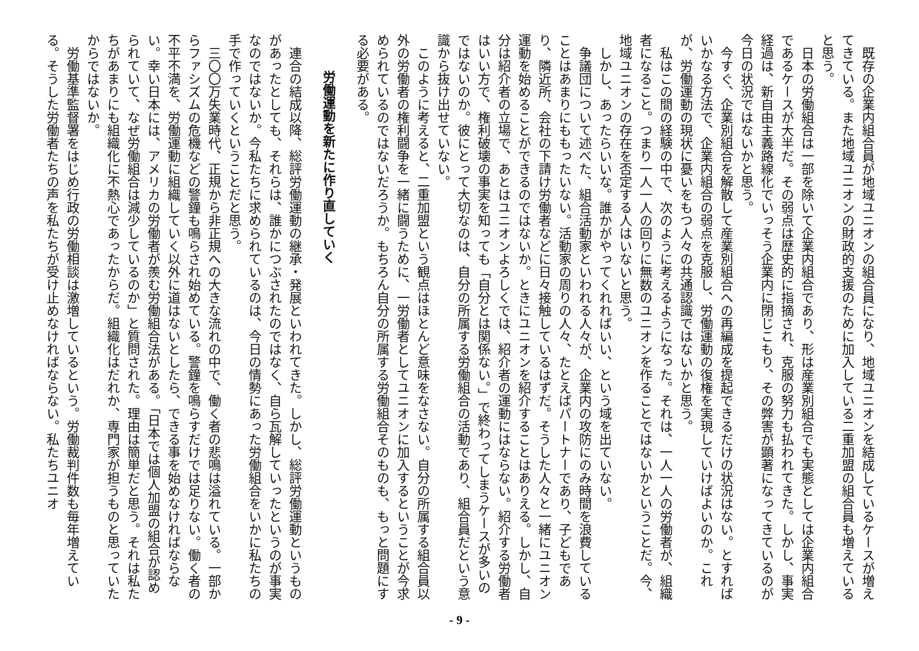既存の企業内組合員が地域ユニオンの組合員になり、地域ユニオンを結成しているケースが増えてきている。また地域ユニオンの財政的支援のために加入している二重加盟の組合員も増えていると思う。
　日本の労働組合は一部を除いて企業内組合であり、形は産業別組合でも実態としては企業内組合であるケースが大半だ。その弱点は歴史的に指摘され、克服の努力も払われてきた。しかし、事実経過は、新自由主義路線化でいっそう企業内に閉じこもり、その弊害が顕著になってきているのが今日の状況ではないかと思う。
　今すぐ、企業別組合を解散して産業別組合への再編成を提起できるだけの状況はない。とすればいかなる方法で、企業内組合の弱点を克服し、労働運動の復権を実現していけばよいのか。これが、労働運動の現状に憂いをもつ人々の共通認識ではないかと思う。
　私はこの間の経験の中で、次のように考えるようになった。それは、一人一人の労働者が、組織者になること。つまり一人一人の回りに無数のユニオンを作ることではないかということだ。今、地域ユニオンの存在を否定する人はいないと思う。
　しかし、あったらいいな。誰かがやってくれればいい、という域を出ていない。
　争議団について述べた、組合活動家といわれる人々が、企業内の攻防にのみ時間を浪費していることはあまりにももったいない。活動家の周りの人々、たとえばパートナーであり、子どもであり、隣近所、会社の下請け労働者などに日々接触しているはずだ。そうした人々と一緒にユニオン運動を始めることができるのではないか。ときにユニオンを紹介することはありえる。しかし、自分は紹介者の立場で、あとはユニオンよろしくでは、紹介者の運動にはならない。紹介する労働者はいい方で、権利破壊の事実を知っても「自分とは関係ない。」で終わってしまうケースが多いのではないのか。彼にとって大切なのは、自分の所属する労働組合の活動であり、組合員だという意識から抜け出せていない。
　このように考えると、二重加盟という観点はほとんど意味をなさない。自分の所属する組合員以外の労働者の権利闘争を一緒に闘うために、一労働者としてユニオンに加入するということが今求められているのではないだろうか。もちろん自分の所属する労働組合そのものも、もっと問題にする必要がある。
労働運動を新たに作り直していく
　連合の結成以降、総評労働運動の継承・発展といわれてきた。しかし、総評労働運動というものがあったとしても、それらは、誰かにつぶされたのではなく、自ら瓦解していったというのが事実なのではないか。今私たちに求められているのは、今日の情勢にあった労働組合をいかに私たちの手で作っていくということだと思う。
　三〇〇万失業時代、正規から非正規への大きな流れの中で、働く者の悲鳴は溢れている。一部からファシズムの危機などの警鐘も鳴らされ始めている。警鐘を鳴らすだけでは足りない。働く者の不平不満を、労働運動に組織していく以外に道はないとしたら、できる事を始めなければならない。幸い日本には、アメリカの労働者が羨む労働組合法がある。「日本では個人加盟の組合が認められていて、なぜ労働組合は減少しているのか」と質問された。理由は簡単だと思う。それは私たちがあまりにも組織化に不熱心であったからだ。組織化はだれか、専門家が担うものと思っていたからではないか。
　労働基準監督署をはじめ行政の労働相談は激増しているという。労働裁判件数も毎年増えている。そうした労働者たちの声を私たちが受け止めなければならない。私たちユニオ
- 9 -